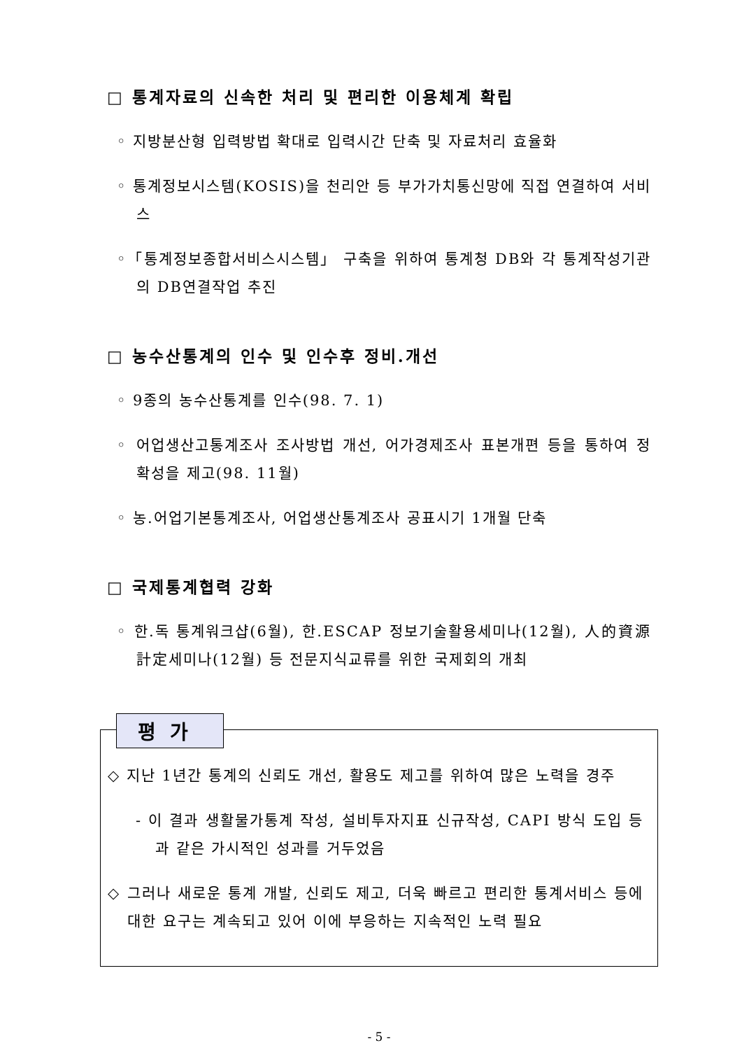□ 통계자료의 신속한 처리 및 편리한 이용체계 확립
◦ 지방분산형 입력방법 확대로 입력시간 단축 및 자료처리 효율화
◦ 통계정보시스템(KOSIS)을 천리안 등 부가가치통신망에 직접 연결하여 서비스
◦「통계정보종합서비스시스템」 구축을 위하여 통계청 DB와 각 통계작성기관의 DB연결작업 추진
□ 농수산통계의 인수 및 인수후 정비.개선
◦ 9종의 농수산통계를 인수(98. 7. 1)
◦ 어업생산고통계조사 조사방법 개선, 어가경제조사 표본개편 등을 통하여 정확성을 제고(98. 11월)
◦ 농.어업기본통계조사, 어업생산통계조사 공표시기 1개월 단축
□ 국제통계협력 강화
◦ 한.독 통계워크샵(6월), 한.ESCAP 정보기술활용세미나(12월), 人的資源計定세미나(12월) 등 전문지식교류를 위한 국제회의 개최
평가
◇ 지난 1년간 통계의 신뢰도 개선, 활용도 제고를 위하여 많은 노력을 경주
- 이 결과 생활물가통계 작성, 설비투자지표 신규작성, CAPI 방식 도입 등과 같은 가시적인 성과를 거두었음
◇ 그러나 새로운 통계 개발, 신뢰도 제고, 더욱 빠르고 편리한 통계서비스 등에 대한 요구는 계속되고 있어 이에 부응하는 지속적인 노력 필요
- 5 -